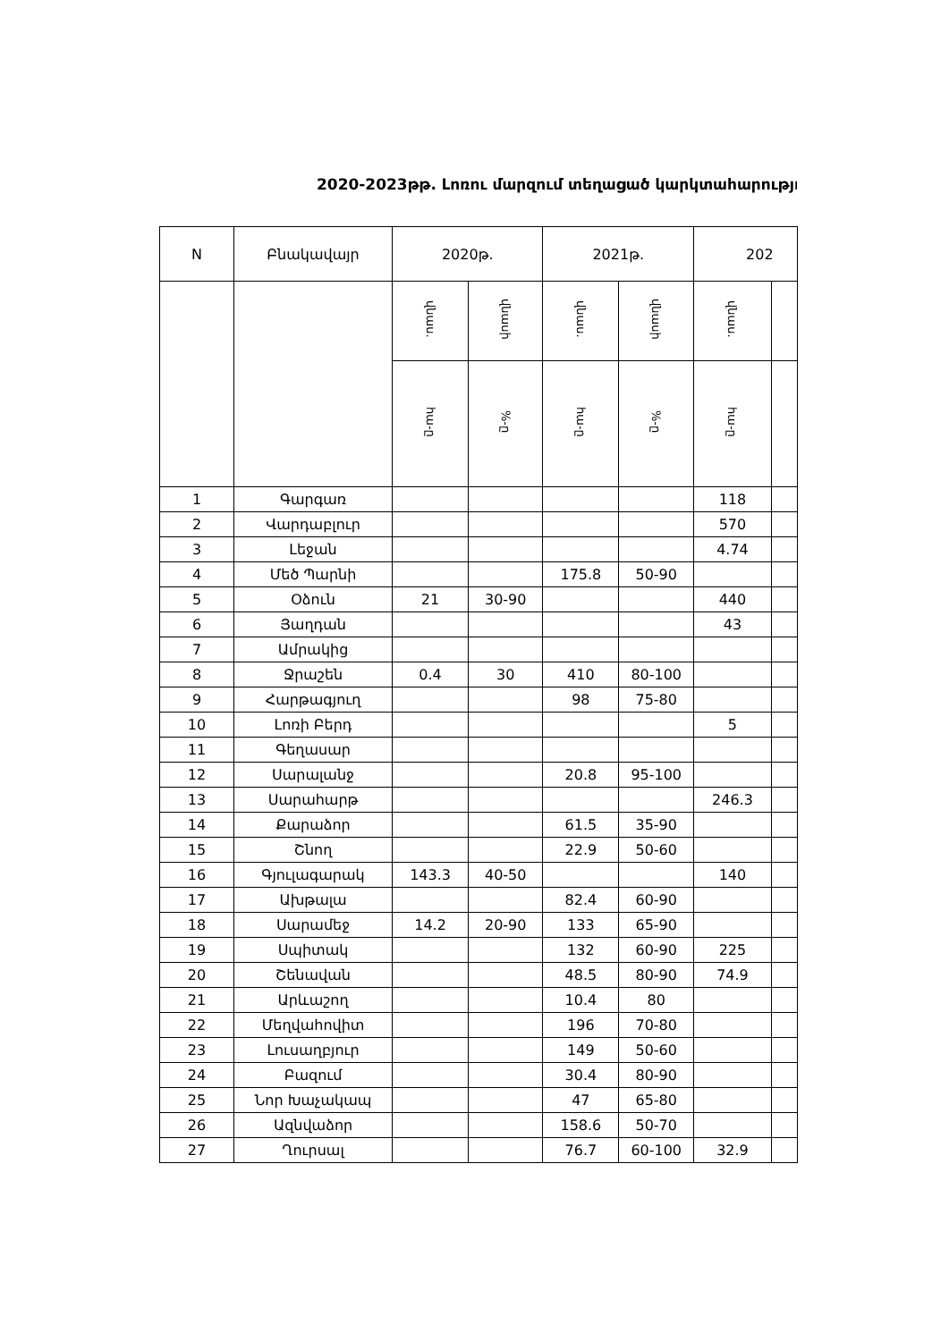2020-2023թթ. Լոռու մարզում տեղացած կարկտահարությո
| N | Բնակավայր | 2020թ. | | 2021թ. | | 202 | |
| --- | --- | --- | --- | --- | --- | --- | --- |
| | | վնաս. | վնասի | վնաս. | վնասի | վնաս. | |
| | | հա-ը | %-ը | հա-ը | %-ը | հա-ը | |
| 1 | Գարգառ | | | | | 118 | |
| 2 | Վարդաբլուր | | | | | 570 | |
| 3 | Լեջան | | | | | 4.74 | |
| 4 | Մեծ Պարնի | | | 175.8 | 50-90 | | |
| 5 | Օձուն | 21 | 30-90 | | | 440 | |
| 6 | Յաղդան | | | | | 43 | |
| 7 | Ամրակից | | | | | | |
| 8 | Ջրաշեն | 0.4 | 30 | 410 | 80-100 | | |
| 9 | Հարթագյուղ | | | 98 | 75-80 | | |
| 10 | Լոռի Բերդ | | | | | 5 | |
| 11 | Գեղասար | | | | | | |
| 12 | Սարալանջ | | | 20.8 | 95-100 | | |
| 13 | Սարահարթ | | | | | 246.3 | |
| 14 | Քարաձոր | | | 61.5 | 35-90 | | |
| 15 | Շնող | | | 22.9 | 50-60 | | |
| 16 | Գյուլագարակ | 143.3 | 40-50 | | | 140 | |
| 17 | Ախթալա | | | 82.4 | 60-90 | | |
| 18 | Սարամեջ | 14.2 | 20-90 | 133 | 65-90 | | |
| 19 | Սպիտակ | | | 132 | 60-90 | 225 | |
| 20 | Շենավան | | | 48.5 | 80-90 | 74.9 | |
| 21 | Արևաշող | | | 10.4 | 80 | | |
| 22 | Մեղվահովիտ | | | 196 | 70-80 | | |
| 23 | Լուսաղբյուր | | | 149 | 50-60 | | |
| 24 | Բազում | | | 30.4 | 80-90 | | |
| 25 | Նոր Խաչակապ | | | 47 | 65-80 | | |
| 26 | Ազնվաձոր | | | 158.6 | 50-70 | | |
| 27 | Ղուրսալ | | | 76.7 | 60-100 | 32.9 | |